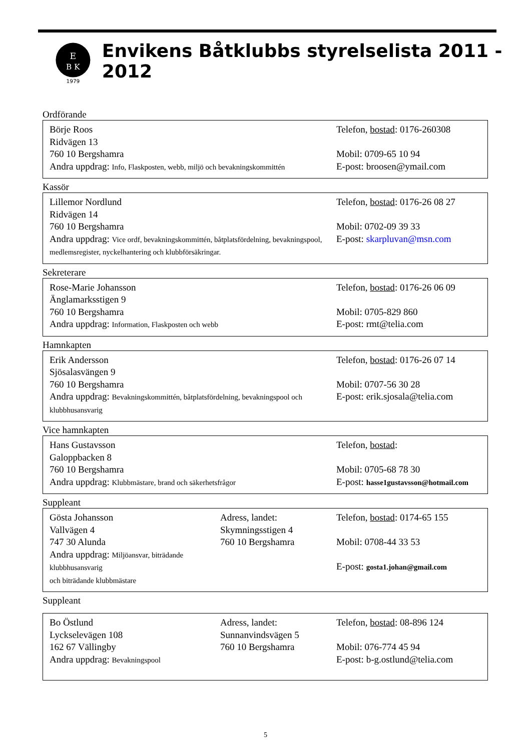E
B K
1979
Envikens Båtklubbs styrelselista 2011 - 2012
Ordförande
Börje Roos
Ridvägen 13
760 10 Bergshamra
Andra uppdrag: Info, Flaskposten, webb, miljö och bevakningskommittén
Telefon, bostad: 0176-260308
Mobil: 0709-65 10 94
E-post: broosen@ymail.com
Kassör
Lillemor Nordlund
Ridvägen 14
760 10 Bergshamra
Andra uppdrag: Vice ordf, bevakningskommittén, båtplatsfördelning, bevakningspool, medlemsregister, nyckelhantering och klubbförsäkringar.
Telefon, bostad: 0176-26 08 27
Mobil: 0702-09 39 33
E-post: skarpluvan@msn.com
Sekreterare
Rose-Marie Johansson
Änglamarksstigen 9
760 10 Bergshamra
Andra uppdrag: Information, Flaskposten och webb
Telefon, bostad: 0176-26 06 09
Mobil: 0705-829 860
E-post: rmt@telia.com
Hamnkapten
Erik Andersson
Sjösalasvängen 9
760 10 Bergshamra
Andra uppdrag: Bevakningskommittén, båtplatsfördelning, bevakningspool och klubbhusansvarig
Telefon, bostad: 0176-26 07 14
Mobil: 0707-56 30 28
E-post: erik.sjosala@telia.com
Vice hamnkapten
Hans Gustavsson
Galoppbacken 8
760 10 Bergshamra
Andra uppdrag: Klubbmästare, brand och säkerhetsfrågor
Telefon, bostad:
Mobil: 0705-68 78 30
E-post: hasse1gustavsson@hotmail.com
Suppleant
Gösta Johansson
Vallvägen 4
747 30 Alunda
Andra uppdrag: Miljöansvar, biträdande klubbhusansvarig
och biträdande klubbmästare
Adress, landet:
Skymningsstigen 4
760 10 Bergshamra
Telefon, bostad: 0174-65 155
Mobil: 0708-44 33 53
E-post: gosta1.johan@gmail.com
Suppleant
Bo Östlund
Lyckselevägen 108
162 67 Vällingby
Andra uppdrag: Bevakningspool
Adress, landet:
Sunnanvindsvägen 5
760 10 Bergshamra
Telefon, bostad: 08-896 124
Mobil: 076-774 45 94
E-post: b-g.ostlund@telia.com
5